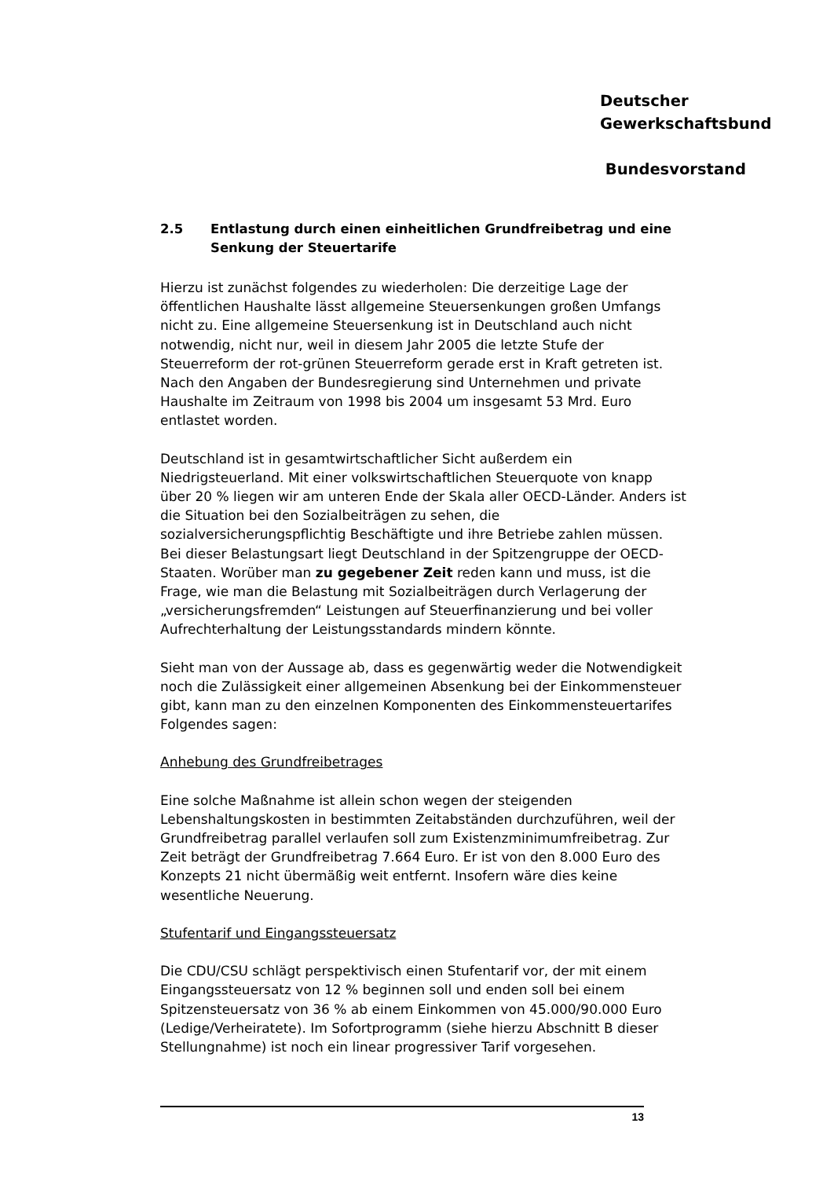Deutscher
Gewerkschaftsbund
Bundesvorstand
2.5 Entlastung durch einen einheitlichen Grundfreibetrag und eine Senkung der Steuertarife
Hierzu ist zunächst folgendes zu wiederholen: Die derzeitige Lage der öffentlichen Haushalte lässt allgemeine Steuersenkungen großen Umfangs nicht zu. Eine allgemeine Steuersenkung ist in Deutschland auch nicht notwendig, nicht nur, weil in diesem Jahr 2005 die letzte Stufe der Steuerreform der rot-grünen Steuerreform gerade erst in Kraft getreten ist. Nach den Angaben der Bundesregierung sind Unternehmen und private Haushalte im Zeitraum von 1998 bis 2004 um insgesamt 53 Mrd. Euro entlastet worden.
Deutschland ist in gesamtwirtschaftlicher Sicht außerdem ein Niedrigsteuerland. Mit einer volkswirtschaftlichen Steuerquote von knapp über 20 % liegen wir am unteren Ende der Skala aller OECD-Länder. Anders ist die Situation bei den Sozialbeiträgen zu sehen, die sozialversicherungspflichtig Beschäftigte und ihre Betriebe zahlen müssen. Bei dieser Belastungsart liegt Deutschland in der Spitzengruppe der OECD-Staaten. Worüber man zu gegebener Zeit reden kann und muss, ist die Frage, wie man die Belastung mit Sozialbeiträgen durch Verlagerung der „versicherungsfremden“ Leistungen auf Steuerfinanzierung und bei voller Aufrechterhaltung der Leistungsstandards mindern könnte.
Sieht man von der Aussage ab, dass es gegenwärtig weder die Notwendigkeit noch die Zulässigkeit einer allgemeinen Absenkung bei der Einkommensteuer gibt, kann man zu den einzelnen Komponenten des Einkommensteuertarifes Folgendes sagen:
Anhebung des Grundfreibetrages
Eine solche Maßnahme ist allein schon wegen der steigenden Lebenshaltungskosten in bestimmten Zeitabständen durchzuführen, weil der Grundfreibetrag parallel verlaufen soll zum Existenzminimumfreibetrag. Zur Zeit beträgt der Grundfreibetrag 7.664 Euro. Er ist von den 8.000 Euro des Konzepts 21 nicht übermäßig weit entfernt. Insofern wäre dies keine wesentliche Neuerung.
Stufentarif und Eingangssteuersatz
Die CDU/CSU schlägt perspektivisch einen Stufentarif vor, der mit einem Eingangssteuersatz von 12 % beginnen soll und enden soll bei einem Spitzensteuersatz von 36 % ab einem Einkommen von 45.000/90.000 Euro (Ledige/Verheiratete). Im Sofortprogramm (siehe hierzu Abschnitt B dieser Stellungnahme) ist noch ein linear progressiver Tarif vorgesehen.
13